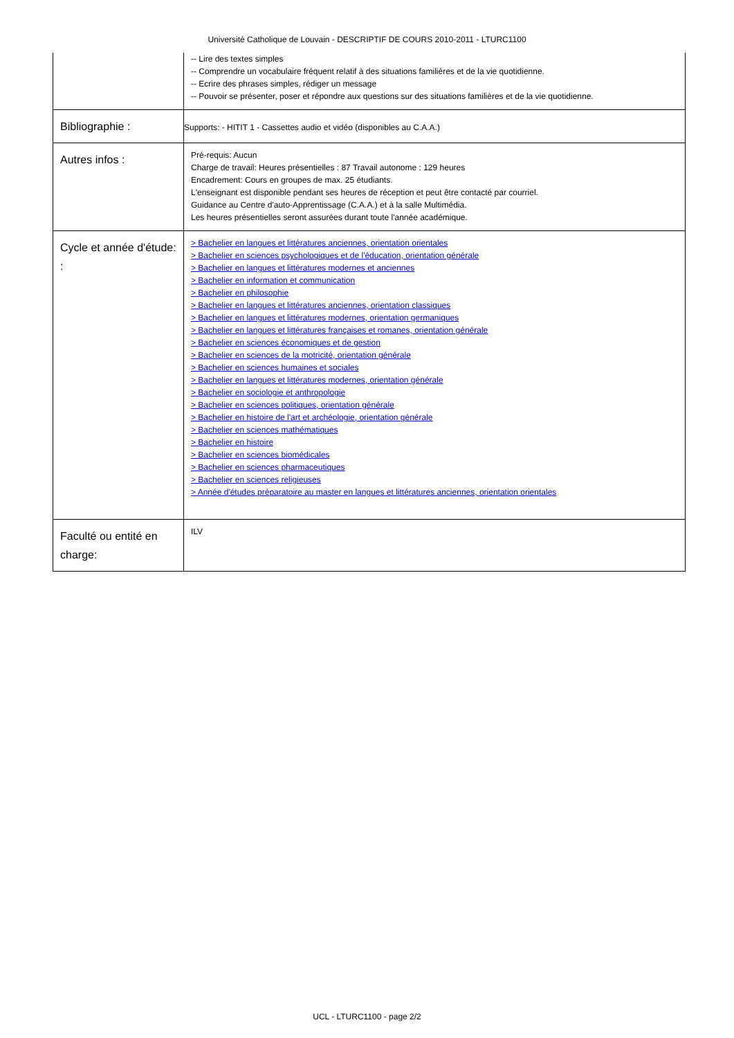Université Catholique de Louvain - DESCRIPTIF DE COURS 2010-2011 - LTURC1100
| | -- Lire des textes simples -- Comprendre un vocabulaire fréquent relatif à des situations familières et de la vie quotidienne. -- Ecrire des phrases simples, rédiger un message -- Pouvoir se présenter, poser et répondre aux questions sur des situations familières et de la vie quotidienne. |
| Bibliographie : | Supports: - HITIT 1 - Cassettes audio et vidéo (disponibles au C.A.A.) |
| Autres infos : | Pré-requis: Aucun Charge de travail: Heures présentielles : 87 Travail autonome : 129 heures Encadrement: Cours en groupes de max. 25 étudiants. L'enseignant est disponible pendant ses heures de réception et peut être contacté par courriel. Guidance au Centre d'auto-Apprentissage (C.A.A.) et à la salle Multimédia. Les heures présentielles seront assurées durant toute l'année académique. |
| Cycle et année d'étude: : | > Bachelier en langues et littératures anciennes, orientation orientales > Bachelier en sciences psychologiques et de l'éducation, orientation générale > Bachelier en langues et littératures modernes et anciennes > Bachelier en information et communication > Bachelier en philosophie > Bachelier en langues et littératures anciennes, orientation classiques > Bachelier en langues et littératures modernes, orientation germaniques > Bachelier en langues et littératures françaises et romanes, orientation générale > Bachelier en sciences économiques et de gestion > Bachelier en sciences de la motricité, orientation générale > Bachelier en sciences humaines et sociales > Bachelier en langues et littératures modernes, orientation générale > Bachelier en sociologie et anthropologie > Bachelier en sciences politiques, orientation générale > Bachelier en histoire de l'art et archéologie, orientation générale > Bachelier en sciences mathématiques > Bachelier en histoire > Bachelier en sciences biomédicales > Bachelier en sciences pharmaceutiques > Bachelier en sciences religieuses > Année d'études préparatoire au master en langues et littératures anciennes, orientation orientales |
| Faculté ou entité en charge: | ILV |
UCL - LTURC1100 - page 2/2